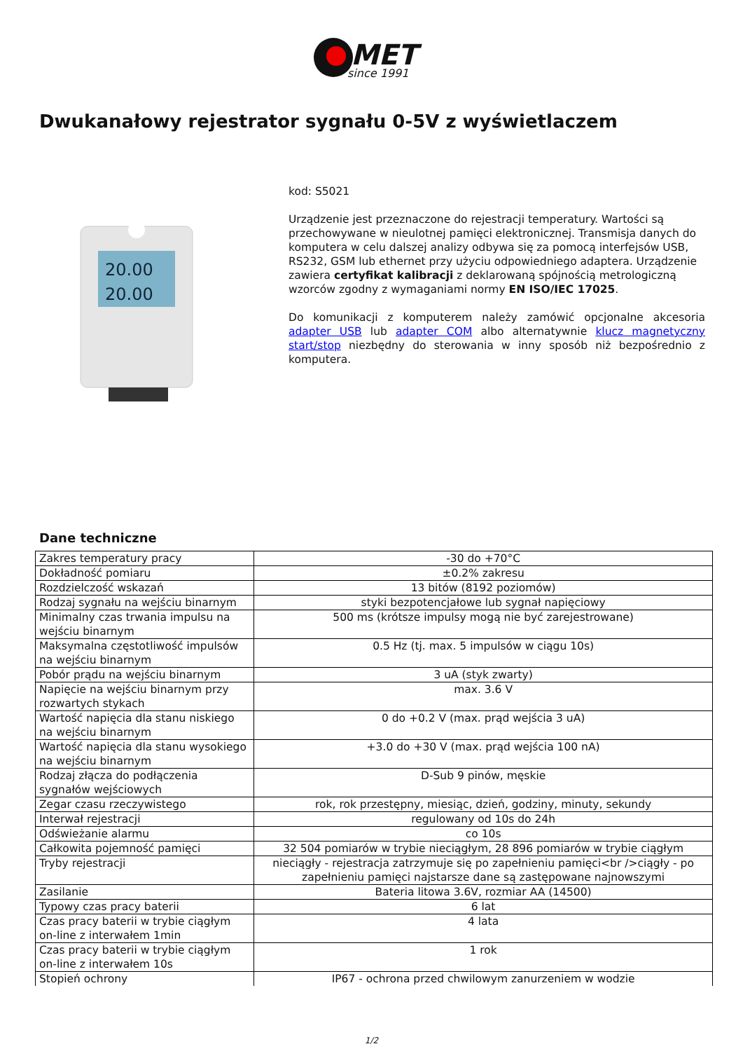MET
since 1991
Dwukanałowy rejestrator sygnału 0-5V z wyświetlaczem
20.00
20.00
kod: S5021
Urządzenie jest przeznaczone do rejestracji temperatury. Wartości są przechowywane w nieulotnej pamięci elektronicznej. Transmisja danych do komputera w celu dalszej analizy odbywa się za pomocą interfejsów USB, RS232, GSM lub ethernet przy użyciu odpowiedniego adaptera. Urządzenie zawiera certyfikat kalibracji z deklarowaną spójnością metrologiczną wzorców zgodny z wymaganiami normy EN ISO/IEC 17025.
Do komunikacji z komputerem należy zamówić opcjonalne akcesoria adapter USB lub adapter COM albo alternatywnie klucz magnetyczny start/stop niezbędny do sterowania w inny sposób niż bezpośrednio z komputera.
Dane techniczne
| Zakres temperatury pracy | -30 do +70°C |
| Dokładność pomiaru | ±0.2% zakresu |
| Rozdzielczość wskazań | 13 bitów (8192 poziomów) |
| Rodzaj sygnału na wejściu binarnym | styki bezpotencjałowe lub sygnał napięciowy |
| Minimalny czas trwania impulsu na wejściu binarnym | 500 ms (krótsze impulsy mogą nie być zarejestrowane) |
| Maksymalna częstotliwość impulsów na wejściu binarnym | 0.5 Hz (tj. max. 5 impulsów w ciągu 10s) |
| Pobór prądu na wejściu binarnym | 3 uA (styk zwarty) |
| Napięcie na wejściu binarnym przy rozwartych stykach | max. 3.6 V |
| Wartość napięcia dla stanu niskiego na wejściu binarnym | 0 do +0.2 V (max. prąd wejścia 3 uA) |
| Wartość napięcia dla stanu wysokiego na wejściu binarnym | +3.0 do +30 V (max. prąd wejścia 100 nA) |
| Rodzaj złącza do podłączenia sygnałów wejściowych | D-Sub 9 pinów, męskie |
| Zegar czasu rzeczywistego | rok, rok przestępny, miesiąc, dzień, godziny, minuty, sekundy |
| Interwał rejestracji | regulowany od 10s do 24h |
| Odświeżanie alarmu | co 10s |
| Całkowita pojemność pamięci | 32 504 pomiarów w trybie nieciągłym, 28 896 pomiarów w trybie ciągłym |
| Tryby rejestracji | nieciągły - rejestracja zatrzymuje się po zapełnieniu pamięci<br />ciągły - po zapełnieniu pamięci najstarsze dane są zastępowane najnowszymi |
| Zasilanie | Bateria litowa 3.6V, rozmiar AA (14500) |
| Typowy czas pracy baterii | 6 lat |
| Czas pracy baterii w trybie ciągłym on-line z interwałem 1min | 4 lata |
| Czas pracy baterii w trybie ciągłym on-line z interwałem 10s | 1 rok |
| Stopień ochrony | IP67 - ochrona przed chwilowym zanurzeniem w wodzie |
1/2